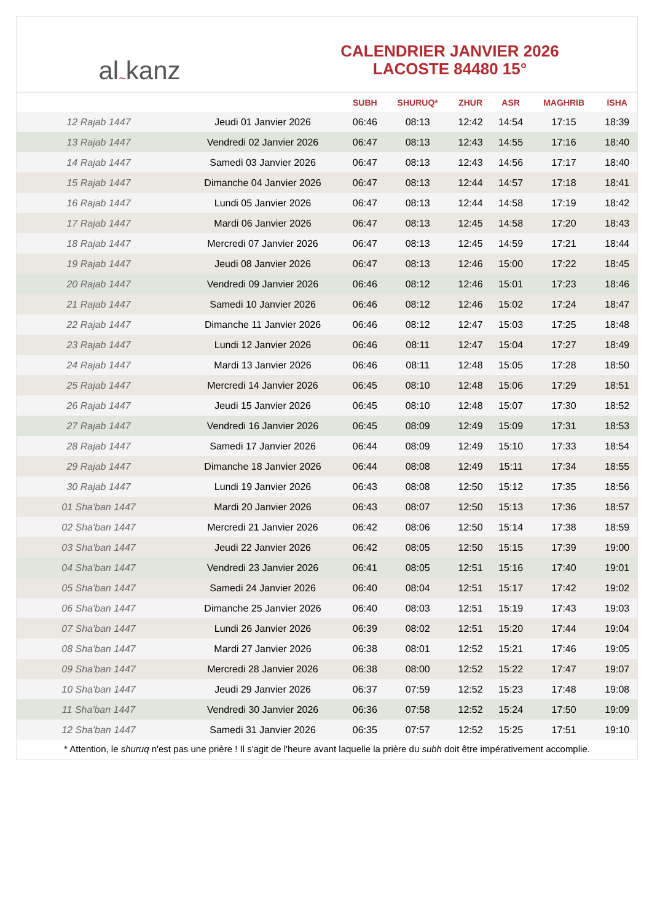al ~ kanz
CALENDRIER JANVIER 2026
LACOSTE 84480 15°
| | | SUBH | SHURUQ* | ZHUR | ASR | MAGHRIB | ISHA |
| --- | --- | --- | --- | --- | --- | --- | --- |
| 12 Rajab 1447 | Jeudi 01 Janvier 2026 | 06:46 | 08:13 | 12:42 | 14:54 | 17:15 | 18:39 |
| 13 Rajab 1447 | Vendredi 02 Janvier 2026 | 06:47 | 08:13 | 12:43 | 14:55 | 17:16 | 18:40 |
| 14 Rajab 1447 | Samedi 03 Janvier 2026 | 06:47 | 08:13 | 12:43 | 14:56 | 17:17 | 18:40 |
| 15 Rajab 1447 | Dimanche 04 Janvier 2026 | 06:47 | 08:13 | 12:44 | 14:57 | 17:18 | 18:41 |
| 16 Rajab 1447 | Lundi 05 Janvier 2026 | 06:47 | 08:13 | 12:44 | 14:58 | 17:19 | 18:42 |
| 17 Rajab 1447 | Mardi 06 Janvier 2026 | 06:47 | 08:13 | 12:45 | 14:58 | 17:20 | 18:43 |
| 18 Rajab 1447 | Mercredi 07 Janvier 2026 | 06:47 | 08:13 | 12:45 | 14:59 | 17:21 | 18:44 |
| 19 Rajab 1447 | Jeudi 08 Janvier 2026 | 06:47 | 08:13 | 12:46 | 15:00 | 17:22 | 18:45 |
| 20 Rajab 1447 | Vendredi 09 Janvier 2026 | 06:46 | 08:12 | 12:46 | 15:01 | 17:23 | 18:46 |
| 21 Rajab 1447 | Samedi 10 Janvier 2026 | 06:46 | 08:12 | 12:46 | 15:02 | 17:24 | 18:47 |
| 22 Rajab 1447 | Dimanche 11 Janvier 2026 | 06:46 | 08:12 | 12:47 | 15:03 | 17:25 | 18:48 |
| 23 Rajab 1447 | Lundi 12 Janvier 2026 | 06:46 | 08:11 | 12:47 | 15:04 | 17:27 | 18:49 |
| 24 Rajab 1447 | Mardi 13 Janvier 2026 | 06:46 | 08:11 | 12:48 | 15:05 | 17:28 | 18:50 |
| 25 Rajab 1447 | Mercredi 14 Janvier 2026 | 06:45 | 08:10 | 12:48 | 15:06 | 17:29 | 18:51 |
| 26 Rajab 1447 | Jeudi 15 Janvier 2026 | 06:45 | 08:10 | 12:48 | 15:07 | 17:30 | 18:52 |
| 27 Rajab 1447 | Vendredi 16 Janvier 2026 | 06:45 | 08:09 | 12:49 | 15:09 | 17:31 | 18:53 |
| 28 Rajab 1447 | Samedi 17 Janvier 2026 | 06:44 | 08:09 | 12:49 | 15:10 | 17:33 | 18:54 |
| 29 Rajab 1447 | Dimanche 18 Janvier 2026 | 06:44 | 08:08 | 12:49 | 15:11 | 17:34 | 18:55 |
| 30 Rajab 1447 | Lundi 19 Janvier 2026 | 06:43 | 08:08 | 12:50 | 15:12 | 17:35 | 18:56 |
| 01 Sha'ban 1447 | Mardi 20 Janvier 2026 | 06:43 | 08:07 | 12:50 | 15:13 | 17:36 | 18:57 |
| 02 Sha'ban 1447 | Mercredi 21 Janvier 2026 | 06:42 | 08:06 | 12:50 | 15:14 | 17:38 | 18:59 |
| 03 Sha'ban 1447 | Jeudi 22 Janvier 2026 | 06:42 | 08:05 | 12:50 | 15:15 | 17:39 | 19:00 |
| 04 Sha'ban 1447 | Vendredi 23 Janvier 2026 | 06:41 | 08:05 | 12:51 | 15:16 | 17:40 | 19:01 |
| 05 Sha'ban 1447 | Samedi 24 Janvier 2026 | 06:40 | 08:04 | 12:51 | 15:17 | 17:42 | 19:02 |
| 06 Sha'ban 1447 | Dimanche 25 Janvier 2026 | 06:40 | 08:03 | 12:51 | 15:19 | 17:43 | 19:03 |
| 07 Sha'ban 1447 | Lundi 26 Janvier 2026 | 06:39 | 08:02 | 12:51 | 15:20 | 17:44 | 19:04 |
| 08 Sha'ban 1447 | Mardi 27 Janvier 2026 | 06:38 | 08:01 | 12:52 | 15:21 | 17:46 | 19:05 |
| 09 Sha'ban 1447 | Mercredi 28 Janvier 2026 | 06:38 | 08:00 | 12:52 | 15:22 | 17:47 | 19:07 |
| 10 Sha'ban 1447 | Jeudi 29 Janvier 2026 | 06:37 | 07:59 | 12:52 | 15:23 | 17:48 | 19:08 |
| 11 Sha'ban 1447 | Vendredi 30 Janvier 2026 | 06:36 | 07:58 | 12:52 | 15:24 | 17:50 | 19:09 |
| 12 Sha'ban 1447 | Samedi 31 Janvier 2026 | 06:35 | 07:57 | 12:52 | 15:25 | 17:51 | 19:10 |
* Attention, le shuruq n'est pas une prière ! Il s'agit de l'heure avant laquelle la prière du subh doit être impérativement accomplie.